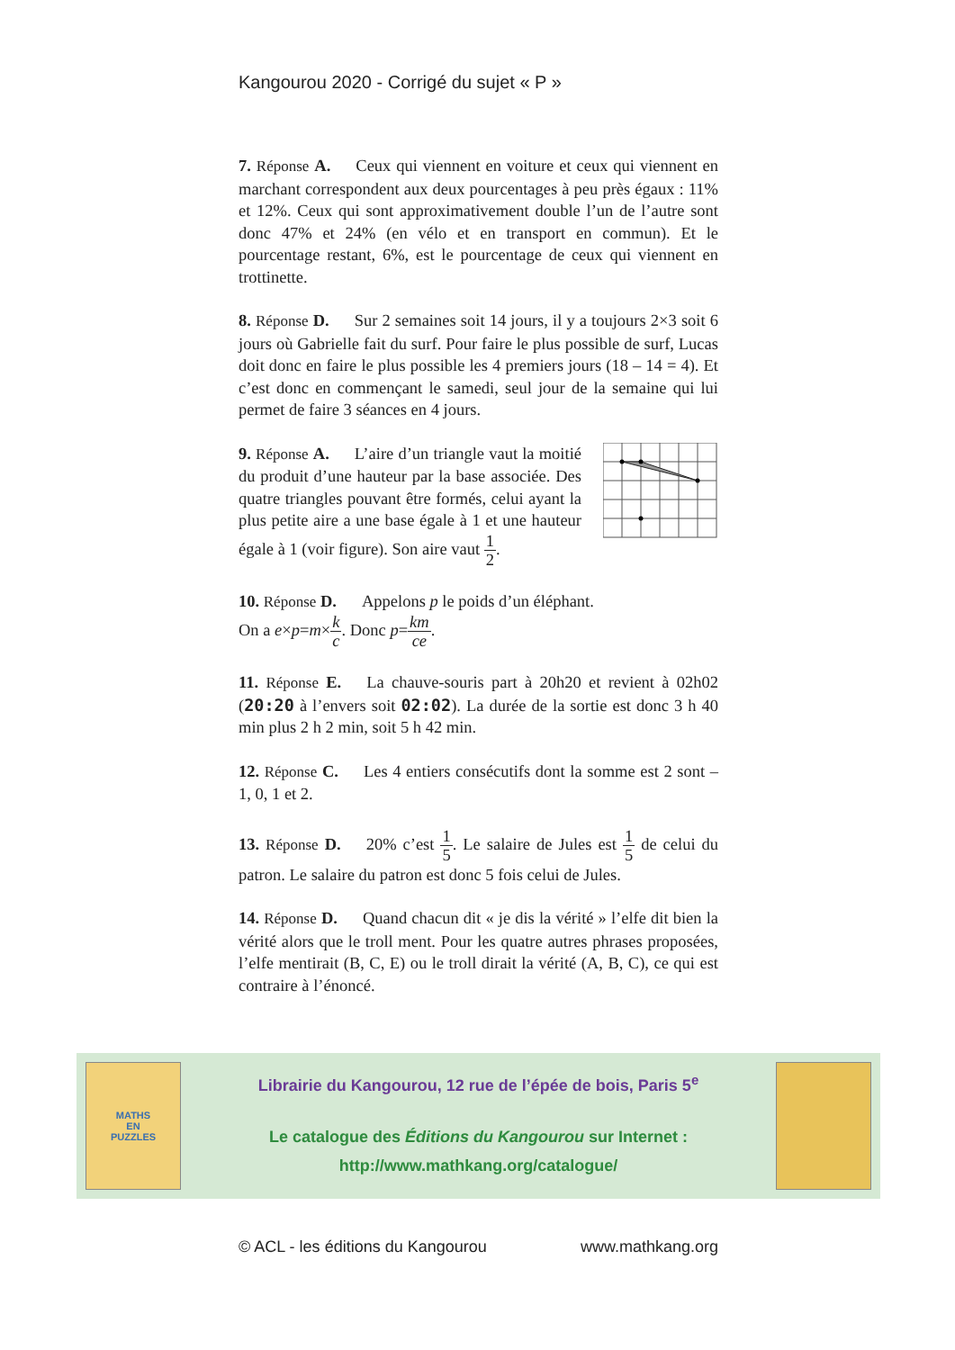Kangourou 2020 - Corrigé du sujet « P »
7. Réponse A. Ceux qui viennent en voiture et ceux qui viennent en marchant correspondent aux deux pourcentages à peu près égaux : 11% et 12%. Ceux qui sont approximativement double l’un de l’autre sont donc 47% et 24% (en vélo et en transport en commun). Et le pourcentage restant, 6%, est le pourcentage de ceux qui viennent en trottinette.
8. Réponse D. Sur 2 semaines soit 14 jours, il y a toujours 2×3 soit 6 jours où Gabrielle fait du surf. Pour faire le plus possible de surf, Lucas doit donc en faire le plus possible les 4 premiers jours (18 – 14 = 4). Et c’est donc en commençant le samedi, seul jour de la semaine qui lui permet de faire 3 séances en 4 jours.
9. Réponse A. L’aire d’un triangle vaut la moitié du produit d’une hauteur par la base associée. Des quatre triangles pouvant être formés, celui ayant la plus petite aire a une base égale à 1 et une hauteur égale à 1 (voir figure). Son aire vaut 1 2.
10. Réponse D. Appelons p le poids d’un éléphant.
On a e×p=m×k c. Donc p=km ce.
11. Réponse E. La chauve-souris part à 20h20 et revient à 02h02 (20:20 à l’envers soit 02:02). La durée de la sortie est donc 3 h 40 min plus 2 h 2 min, soit 5 h 42 min.
12. Réponse C. Les 4 entiers consécutifs dont la somme est 2 sont – 1, 0, 1 et 2.
13. Réponse D. 20% c’est 1 5. Le salaire de Jules est 1 5 de celui du patron. Le salaire du patron est donc 5 fois celui de Jules.
14. Réponse D. Quand chacun dit « je dis la vérité » l’elfe dit bien la vérité alors que le troll ment. Pour les quatre autres phrases proposées, l’elfe mentirait (B, C, E) ou le troll dirait la vérité (A, B, C), ce qui est contraire à l’énoncé.
MATHS
EN
PUZZLES
Librairie du Kangourou, 12 rue de l’épée de bois, Paris 5<sup>e</sup>
Le catalogue des Éditions du Kangourou sur Internet :
http://www.mathkang.org/catalogue/
© ACL - les éditions du Kangourou www.mathkang.org